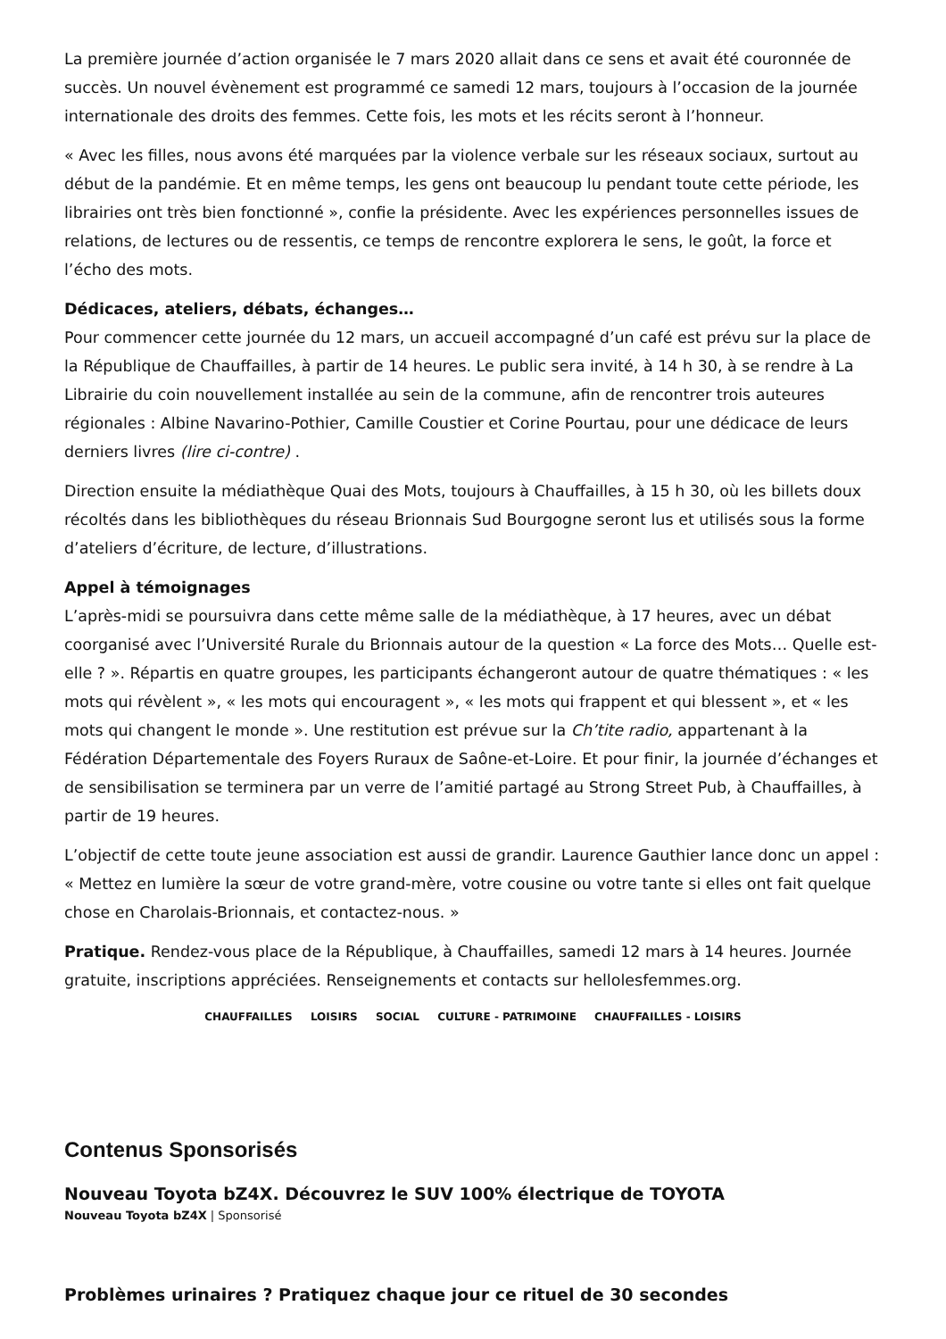La première journée d’action organisée le 7 mars 2020 allait dans ce sens et avait été couronnée de succès. Un nouvel évènement est programmé ce samedi 12 mars, toujours à l’occasion de la journée internationale des droits des femmes. Cette fois, les mots et les récits seront à l’honneur.
« Avec les filles, nous avons été marquées par la violence verbale sur les réseaux sociaux, surtout au début de la pandémie. Et en même temps, les gens ont beaucoup lu pendant toute cette période, les librairies ont très bien fonctionné », confie la présidente. Avec les expériences personnelles issues de relations, de lectures ou de ressentis, ce temps de rencontre explorera le sens, le goût, la force et l’écho des mots.
Dédicaces, ateliers, débats, échanges…
Pour commencer cette journée du 12 mars, un accueil accompagné d’un café est prévu sur la place de la République de Chauffailles, à partir de 14 heures. Le public sera invité, à 14 h 30, à se rendre à La Librairie du coin nouvellement installée au sein de la commune, afin de rencontrer trois auteures régionales : Albine Navarino-Pothier, Camille Coustier et Corine Pourtau, pour une dédicace de leurs derniers livres (lire ci-contre) .
Direction ensuite la médiathèque Quai des Mots, toujours à Chauffailles, à 15 h 30, où les billets doux récoltés dans les bibliothèques du réseau Brionnais Sud Bourgogne seront lus et utilisés sous la forme d’ateliers d’écriture, de lecture, d’illustrations.
Appel à témoignages
L’après-midi se poursuivra dans cette même salle de la médiathèque, à 17 heures, avec un débat coorganisé avec l’Université Rurale du Brionnais autour de la question « La force des Mots… Quelle est-elle ? ». Répartis en quatre groupes, les participants échangeront autour de quatre thématiques : « les mots qui révèlent », « les mots qui encouragent », « les mots qui frappent et qui blessent », et « les mots qui changent le monde ». Une restitution est prévue sur la Ch’tite radio, appartenant à la Fédération Départementale des Foyers Ruraux de Saône-et-Loire. Et pour finir, la journée d’échanges et de sensibilisation se terminera par un verre de l’amitié partagé au Strong Street Pub, à Chauffailles, à partir de 19 heures.
L’objectif de cette toute jeune association est aussi de grandir. Laurence Gauthier lance donc un appel : « Mettez en lumière la sœur de votre grand-mère, votre cousine ou votre tante si elles ont fait quelque chose en Charolais-Brionnais, et contactez-nous. »
Pratique. Rendez-vous place de la République, à Chauffailles, samedi 12 mars à 14 heures. Journée gratuite, inscriptions appréciées. Renseignements et contacts sur hellolesfemmes.org.
CHAUFFAILLES LOISIRS SOCIAL CULTURE - PATRIMOINE CHAUFFAILLES - LOISIRS
Contenus Sponsorisés
Nouveau Toyota bZ4X. Découvrez le SUV 100% électrique de TOYOTA
Nouveau Toyota bZ4X | Sponsorisé
Problèmes urinaires ? Pratiquez chaque jour ce rituel de 30 secondes